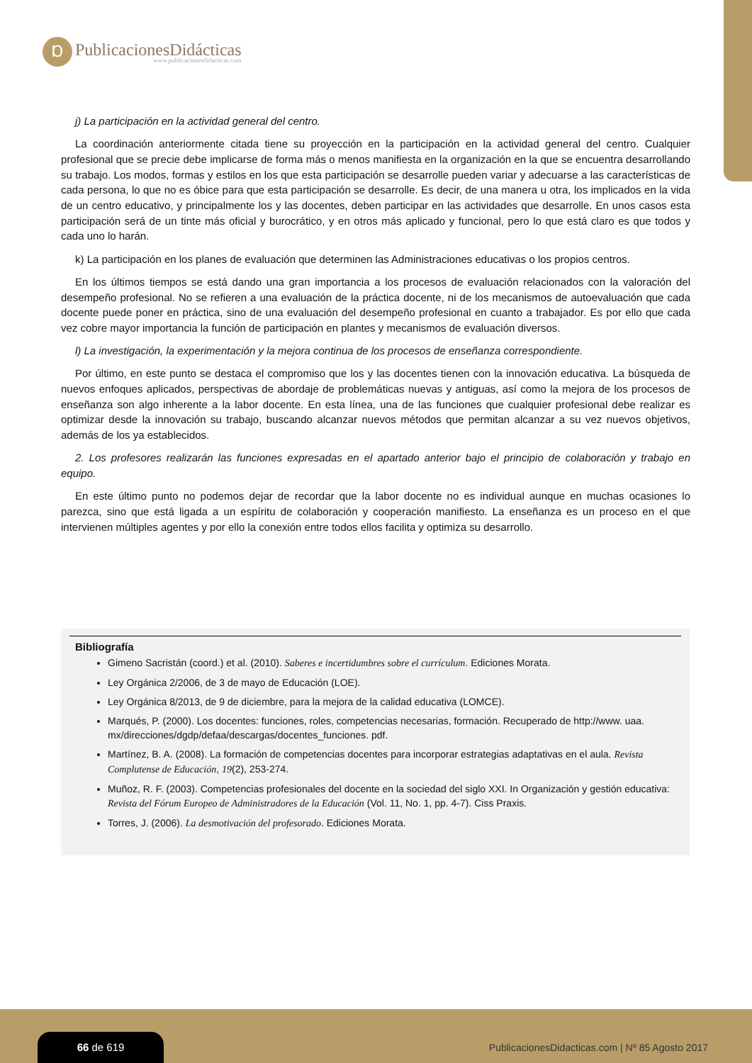Ɒ
PublicacionesDidácticas
www.publicacionesdidacticas.com
j) La participación en la actividad general del centro.
La coordinación anteriormente citada tiene su proyección en la participación en la actividad general del centro. Cualquier profesional que se precie debe implicarse de forma más o menos manifiesta en la organización en la que se encuentra desarrollando su trabajo. Los modos, formas y estilos en los que esta participación se desarrolle pueden variar y adecuarse a las características de cada persona, lo que no es óbice para que esta participación se desarrolle. Es decir, de una manera u otra, los implicados en la vida de un centro educativo, y principalmente los y las docentes, deben participar en las actividades que desarrolle. En unos casos esta participación será de un tinte más oficial y burocrático, y en otros más aplicado y funcional, pero lo que está claro es que todos y cada uno lo harán.
k) La participación en los planes de evaluación que determinen las Administraciones educativas o los propios centros.
En los últimos tiempos se está dando una gran importancia a los procesos de evaluación relacionados con la valoración del desempeño profesional. No se refieren a una evaluación de la práctica docente, ni de los mecanismos de autoevaluación que cada docente puede poner en práctica, sino de una evaluación del desempeño profesional en cuanto a trabajador. Es por ello que cada vez cobre mayor importancia la función de participación en plantes y mecanismos de evaluación diversos.
l) La investigación, la experimentación y la mejora continua de los procesos de enseñanza correspondiente.
Por último, en este punto se destaca el compromiso que los y las docentes tienen con la innovación educativa. La búsqueda de nuevos enfoques aplicados, perspectivas de abordaje de problemáticas nuevas y antiguas, así como la mejora de los procesos de enseñanza son algo inherente a la labor docente. En esta línea, una de las funciones que cualquier profesional debe realizar es optimizar desde la innovación su trabajo, buscando alcanzar nuevos métodos que permitan alcanzar a su vez nuevos objetivos, además de los ya establecidos.
2. Los profesores realizarán las funciones expresadas en el apartado anterior bajo el principio de colaboración y trabajo en equipo.
En este último punto no podemos dejar de recordar que la labor docente no es individual aunque en muchas ocasiones lo parezca, sino que está ligada a un espíritu de colaboración y cooperación manifiesto. La enseñanza es un proceso en el que intervienen múltiples agentes y por ello la conexión entre todos ellos facilita y optimiza su desarrollo.
Bibliografía
Gimeno Sacristán (coord.) et al. (2010). Saberes e incertidumbres sobre el currículum. Ediciones Morata.
Ley Orgánica 2/2006, de 3 de mayo de Educación (LOE).
Ley Orgánica 8/2013, de 9 de diciembre, para la mejora de la calidad educativa (LOMCE).
Marqués, P. (2000). Los docentes: funciones, roles, competencias necesarias, formación. Recuperado de http://www. uaa. mx/direcciones/dgdp/defaa/descargas/docentes_funciones. pdf.
Martínez, B. A. (2008). La formación de competencias docentes para incorporar estrategias adaptativas en el aula. Revista Complutense de Educación, 19(2), 253-274.
Muñoz, R. F. (2003). Competencias profesionales del docente en la sociedad del siglo XXI. In Organización y gestión educativa: Revista del Fórum Europeo de Administradores de la Educación (Vol. 11, No. 1, pp. 4-7). Ciss Praxis.
Torres, J. (2006). La desmotivación del profesorado. Ediciones Morata.
66 de 619
PublicacionesDidacticas.com | Nº 85 Agosto 2017